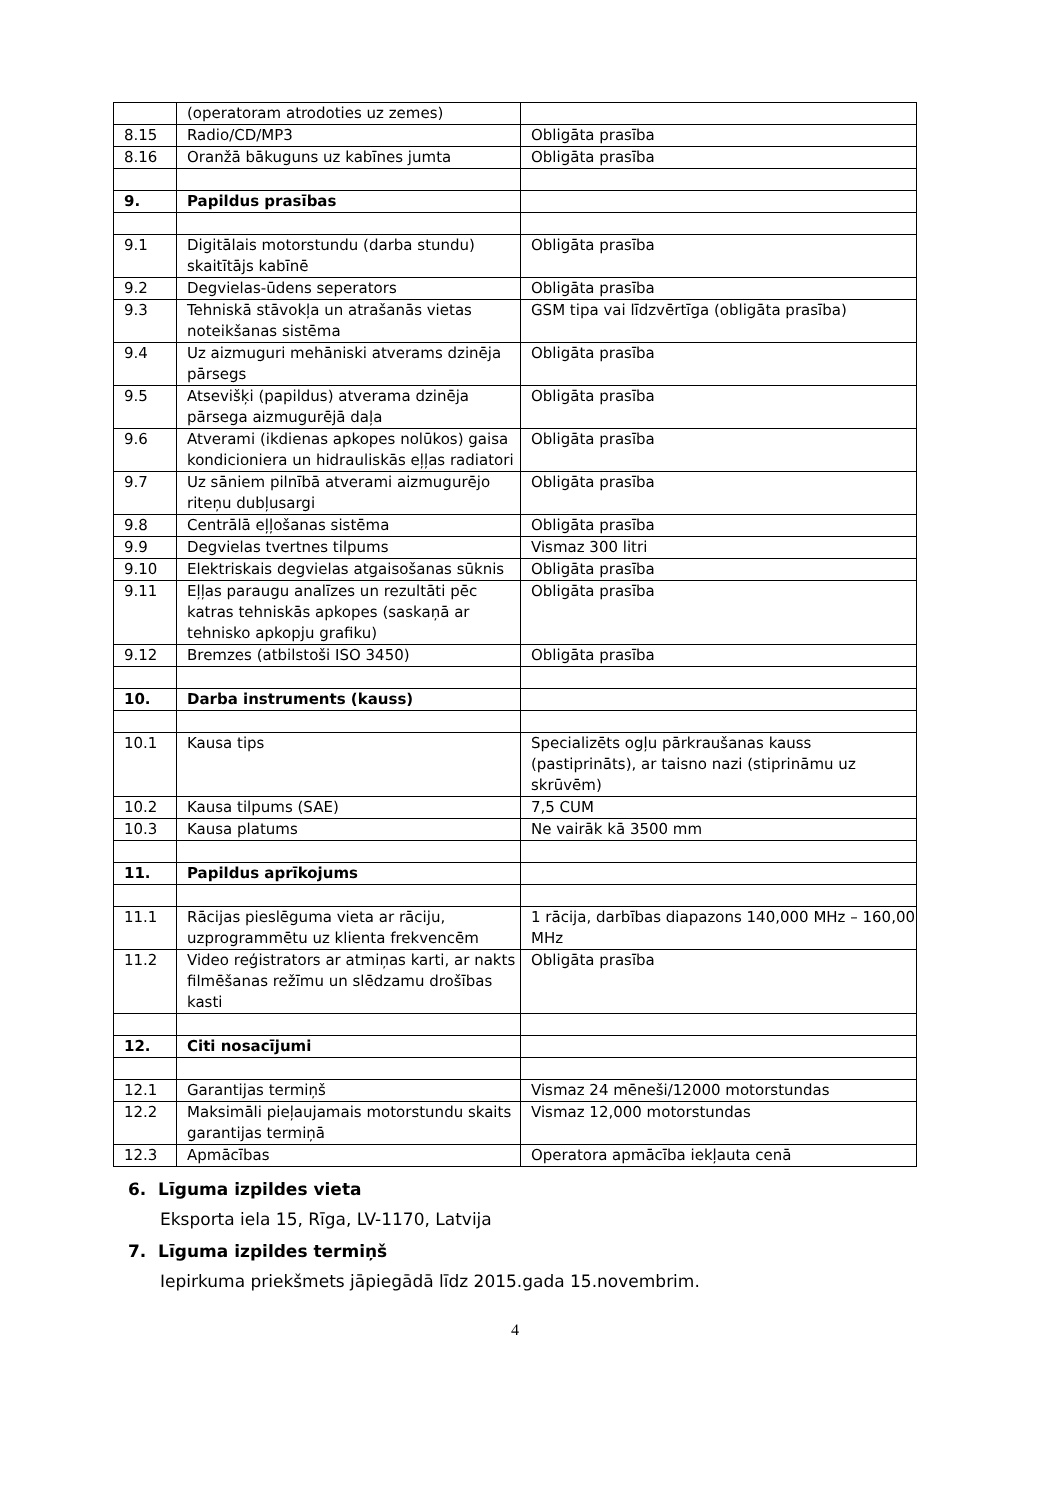| | (operatoram atrodoties uz zemes) | |
| 8.15 | Radio/CD/MP3 | Obligāta prasība |
| 8.16 | Oranžā bākuguns uz kabīnes jumta | Obligāta prasība |
| 9. | Papildus prasības | |
| 9.1 | Digitālais motorstundu (darba stundu) skaitītājs kabīnē | Obligāta prasība |
| 9.2 | Degvielas-ūdens seperators | Obligāta prasība |
| 9.3 | Tehniskā stāvokļa un atrašanās vietas noteikšanas sistēma | GSM tipa vai līdzvērtīga (obligāta prasība) |
| 9.4 | Uz aizmuguri mehāniski atverams dzinēja pārsegs | Obligāta prasība |
| 9.5 | Atsevišķi (papildus) atverama dzinēja pārsega aizmugurējā daļa | Obligāta prasība |
| 9.6 | Atverami (ikdienas apkopes nolūkos) gaisa kondicioniera un hidrauliskās eļļas radiatori | Obligāta prasība |
| 9.7 | Uz sāniem pilnībā atverami aizmugurējo riteņu dubļusargi | Obligāta prasība |
| 9.8 | Centrālā eļļošanas sistēma | Obligāta prasība |
| 9.9 | Degvielas tvertnes tilpums | Vismaz 300 litri |
| 9.10 | Elektriskais degvielas atgaisošanas sūknis | Obligāta prasība |
| 9.11 | Eļļas paraugu analīzes un rezultāti pēc katras tehniskās apkopes (saskaņā ar tehnisko apkopju grafiku) | Obligāta prasība |
| 9.12 | Bremzes (atbilstoši ISO 3450) | Obligāta prasība |
| 10. | Darba instruments (kauss) | |
| 10.1 | Kausa tips | Specializēts ogļu pārkraušanas kauss (pastiprināts), ar taisno nazi (stiprināmu uz skrūvēm) |
| 10.2 | Kausa tilpums (SAE) | 7,5 CUM |
| 10.3 | Kausa platums | Ne vairāk kā 3500 mm |
| 11. | Papildus aprīkojums | |
| 11.1 | Rācijas pieslēguma vieta ar rāciju, uzprogrammētu uz klienta frekvencēm | 1 rācija, darbības diapazons 140,000 MHz – 160,00 MHz |
| 11.2 | Video reģistrators ar atmiņas karti, ar nakts filmēšanas režīmu un slēdzamu drošības kasti | Obligāta prasība |
| 12. | Citi nosacījumi | |
| 12.1 | Garantijas termiņš | Vismaz 24 mēneši/12000 motorstundas |
| 12.2 | Maksimāli pieļaujamais motorstundu skaits garantijas termiņā | Vismaz 12,000 motorstundas |
| 12.3 | Apmācības | Operatora apmācība iekļauta cenā |
6. Līguma izpildes vieta
Eksporta iela 15, Rīga, LV-1170, Latvija
7. Līguma izpildes termiņš
Iepirkuma priekšmets jāpiegādā līdz 2015.gada 15.novembrim.
4